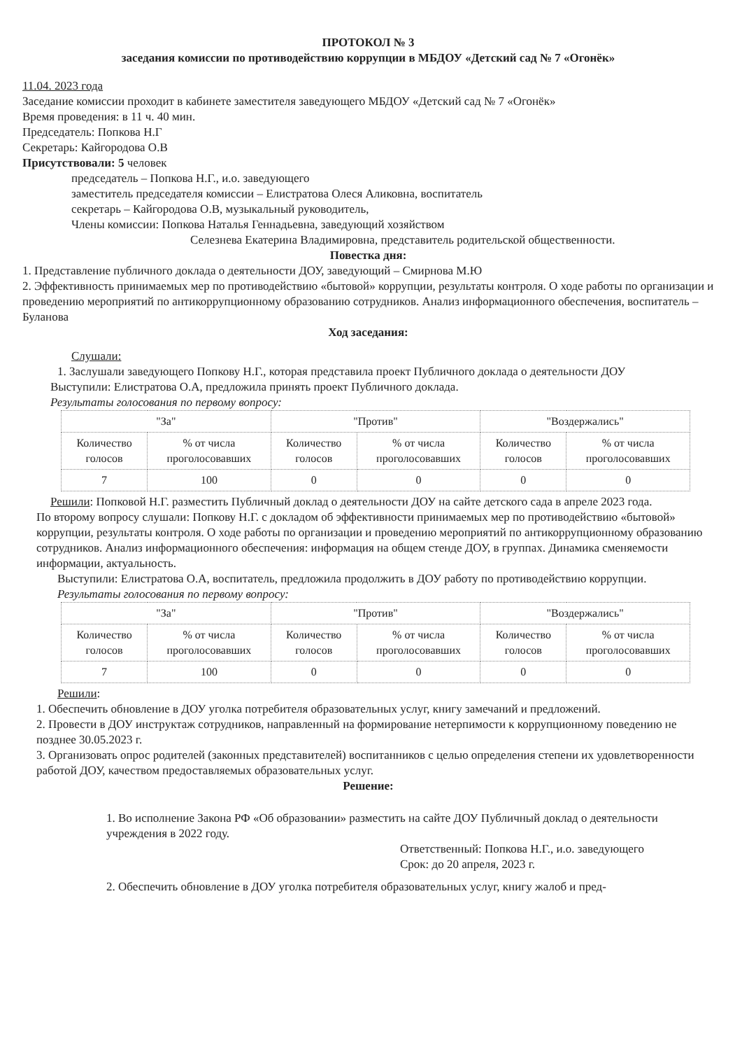ПРОТОКОЛ № 3
заседания комиссии по противодействию коррупции в МБДОУ «Детский сад № 7 «Огонёк»
11.04. 2023 года
Заседание комиссии проходит в кабинете заместителя заведующего МБДОУ «Детский сад № 7 «Огонёк»
Время проведения: в 11 ч. 40 мин.
Председатель: Попкова Н.Г
Секретарь: Кайгородова О.В
Присутствовали: 5 человек
председатель – Попкова Н.Г., и.о. заведующего
заместитель председателя комиссии – Елистратова Олеся Аликовна, воспитатель
секретарь – Кайгородова О.В, музыкальный руководитель,
Члены комиссии: Попкова Наталья Геннадьевна, заведующий хозяйством
Селезнева Екатерина Владимировна, представитель родительской общественности.
Повестка дня:
1. Представление публичного доклада о деятельности ДОУ, заведующий – Смирнова М.Ю
2. Эффективность принимаемых мер по противодействию «бытовой» коррупции, результаты контроля. О ходе работы по организации и проведению мероприятий по антикоррупционному образованию сотрудников. Анализ информационного обеспечения, воспитатель – Буланова
Ход заседания:
Слушали:
1. Заслушали заведующего Попкову Н.Г., которая представила проект Публичного доклада о деятельности ДОУ
Выступили: Елистратова О.А, предложила принять проект Публичного доклада.
Результаты голосования по первому вопросу:
| "За" | | "Против" | | "Воздержались" | |
| Количество голосов | % от числа проголосовавших | Количество голосов | % от числа проголосовавших | Количество голосов | % от числа проголосовавших |
| 7 | 100 | 0 | 0 | 0 | 0 |
Решили: Попковой Н.Г. разместить Публичный доклад о деятельности ДОУ на сайте детского сада в апреле 2023 года.
По второму вопросу слушали: Попкову Н.Г. с докладом об эффективности принимаемых мер по противодействию «бытовой» коррупции, результаты контроля. О ходе работы по организации и проведению мероприятий по антикоррупционному образованию сотрудников. Анализ информационного обеспечения: информация на общем стенде ДОУ, в группах. Динамика сменяемости информации, актуальность.
Выступили: Елистратова О.А, воспитатель, предложила продолжить в ДОУ работу по противодействию коррупции.
Результаты голосования по первому вопросу:
| "За" | | "Против" | | "Воздержались" | |
| Количество голосов | % от числа проголосовавших | Количество голосов | % от числа проголосовавших | Количество голосов | % от числа проголосовавших |
| 7 | 100 | 0 | 0 | 0 | 0 |
Решили:
1. Обеспечить обновление в ДОУ уголка потребителя образовательных услуг, книгу замечаний и предложений.
2. Провести в ДОУ инструктаж сотрудников, направленный на формирование нетерпимости к коррупционному поведению не позднее 30.05.2023 г.
3. Организовать опрос родителей (законных представителей) воспитанников с целью определения степени их удовлетворенности работой ДОУ, качеством предоставляемых образовательных услуг.
Решение:
1. Во исполнение Закона РФ «Об образовании» разместить на сайте ДОУ Публичный доклад о деятельности учреждения в 2022 году.
Ответственный: Попкова Н.Г., и.о. заведующего
Срок: до 20 апреля, 2023 г.
2. Обеспечить обновление в ДОУ уголка потребителя образовательных услуг, книгу жалоб и пред-